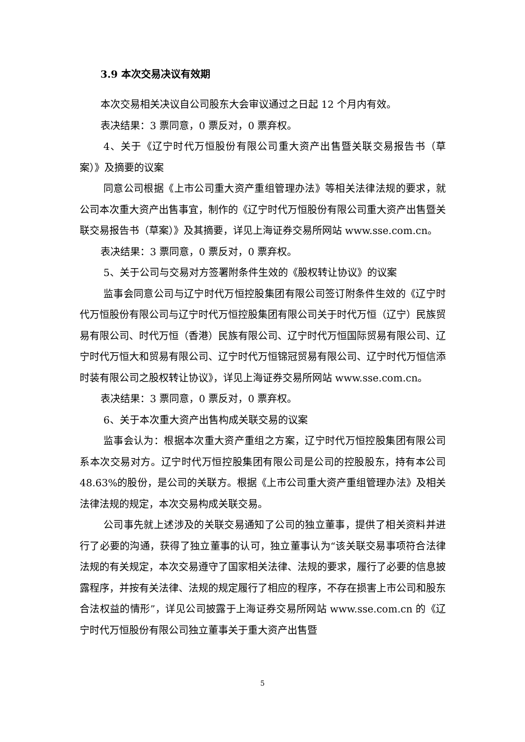3.9 本次交易决议有效期
本次交易相关决议自公司股东大会审议通过之日起 12 个月内有效。
表决结果：3 票同意，0 票反对，0 票弃权。
4、关于《辽宁时代万恒股份有限公司重大资产出售暨关联交易报告书（草案）》及摘要的议案
同意公司根据《上市公司重大资产重组管理办法》等相关法律法规的要求，就公司本次重大资产出售事宜，制作的《辽宁时代万恒股份有限公司重大资产出售暨关联交易报告书（草案）》及其摘要，详见上海证券交易所网站 www.sse.com.cn。
表决结果：3 票同意，0 票反对，0 票弃权。
5、关于公司与交易对方签署附条件生效的《股权转让协议》的议案
监事会同意公司与辽宁时代万恒控股集团有限公司签订附条件生效的《辽宁时代万恒股份有限公司与辽宁时代万恒控股集团有限公司关于时代万恒（辽宁）民族贸易有限公司、时代万恒（香港）民族有限公司、辽宁时代万恒国际贸易有限公司、辽宁时代万恒大和贸易有限公司、辽宁时代万恒锦冠贸易有限公司、辽宁时代万恒信添时装有限公司之股权转让协议》，详见上海证券交易所网站 www.sse.com.cn。
表决结果：3 票同意，0 票反对，0 票弃权。
6、关于本次重大资产出售构成关联交易的议案
监事会认为：根据本次重大资产重组之方案，辽宁时代万恒控股集团有限公司系本次交易对方。辽宁时代万恒控股集团有限公司是公司的控股股东，持有本公司 48.63%的股份，是公司的关联方。根据《上市公司重大资产重组管理办法》及相关法律法规的规定，本次交易构成关联交易。
公司事先就上述涉及的关联交易通知了公司的独立董事，提供了相关资料并进行了必要的沟通，获得了独立董事的认可，独立董事认为“该关联交易事项符合法律法规的有关规定，本次交易遵守了国家相关法律、法规的要求，履行了必要的信息披露程序，并按有关法律、法规的规定履行了相应的程序，不存在损害上市公司和股东合法权益的情形”，详见公司披露于上海证券交易所网站 www.sse.com.cn 的《辽宁时代万恒股份有限公司独立董事关于重大资产出售暨
5